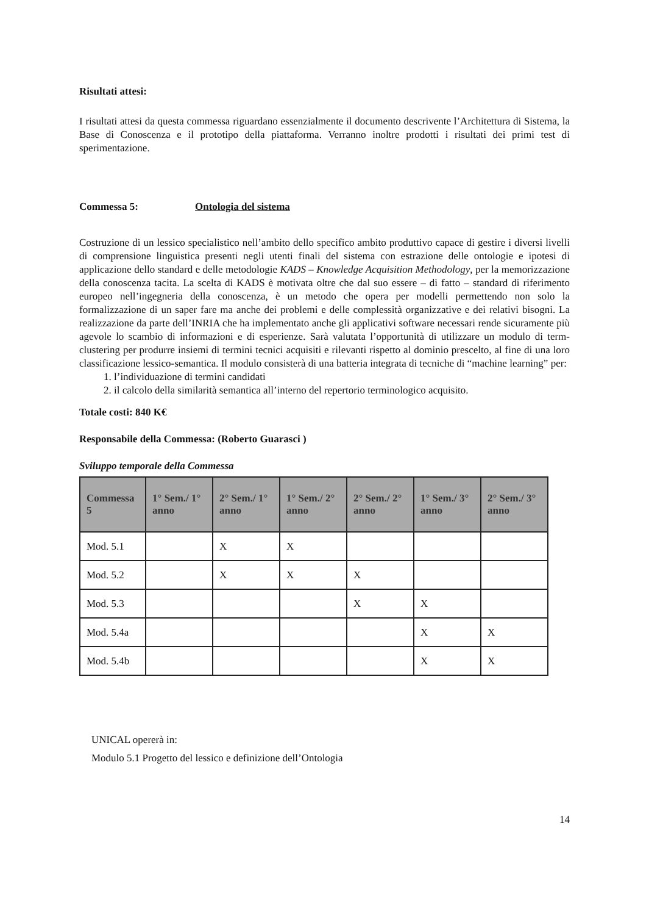Risultati attesi:
I risultati attesi da questa commessa riguardano essenzialmente il documento descrivente l’Architettura di Sistema, la Base di Conoscenza e il prototipo della piattaforma. Verranno inoltre prodotti i risultati dei primi test di sperimentazione.
Commessa 5: Ontologia del sistema
Costruzione di un lessico specialistico nell’ambito dello specifico ambito produttivo capace di gestire i diversi livelli di comprensione linguistica presenti negli utenti finali del sistema con estrazione delle ontologie e ipotesi di applicazione dello standard e delle metodologie KADS – Knowledge Acquisition Methodology, per la memorizzazione della conoscenza tacita. La scelta di KADS è motivata oltre che dal suo essere – di fatto – standard di riferimento europeo nell’ingegneria della conoscenza, è un metodo che opera per modelli permettendo non solo la formalizzazione di un saper fare ma anche dei problemi e delle complessità organizzative e dei relativi bisogni. La realizzazione da parte dell’INRIA che ha implementato anche gli applicativi software necessari rende sicuramente più agevole lo scambio di informazioni e di esperienze. Sarà valutata l’opportunità di utilizzare un modulo di term-clustering per produrre insiemi di termini tecnici acquisiti e rilevanti rispetto al dominio prescelto, al fine di una loro classificazione lessico-semantica. Il modulo consisterà di una batteria integrata di tecniche di “machine learning” per:
1. l’individuazione di termini candidati
2. il calcolo della similarità semantica all’interno del repertorio terminologico acquisito.
Totale costi: 840 K€
Responsabile della Commessa: (Roberto Guarasci )
Sviluppo temporale della Commessa
| Commessa 5 | 1° Sem./ 1° anno | 2° Sem./ 1° anno | 1° Sem./ 2° anno | 2° Sem./ 2° anno | 1° Sem./ 3° anno | 2° Sem./ 3° anno |
| --- | --- | --- | --- | --- | --- | --- |
| Mod. 5.1 | | X | X | | | |
| Mod. 5.2 | | X | X | X | | |
| Mod. 5.3 | | | | X | X | |
| Mod. 5.4a | | | | | X | X |
| Mod. 5.4b | | | | | X | X |
UNICAL opererà in:
Modulo 5.1 Progetto del lessico e definizione dell’Ontologia
14